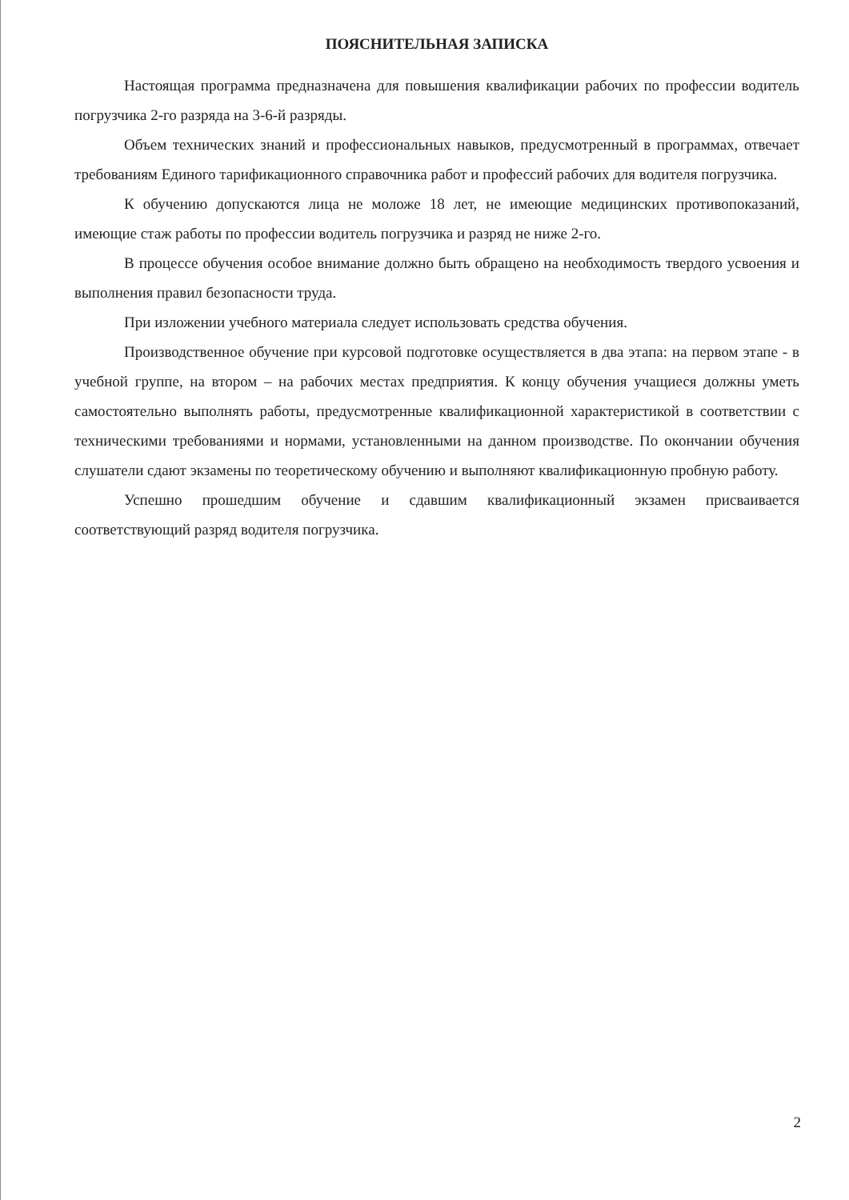ПОЯСНИТЕЛЬНАЯ ЗАПИСКА
Настоящая программа предназначена для повышения квалификации рабочих по профессии водитель погрузчика 2-го разряда на 3-6-й разряды.
Объем технических знаний и профессиональных навыков, предусмотренный в программах, отвечает требованиям Единого тарификационного справочника работ и профессий рабочих для водителя погрузчика.
К обучению допускаются лица не моложе 18 лет, не имеющие медицинских противопоказаний, имеющие стаж работы по профессии водитель погрузчика и разряд не ниже 2-го.
В процессе обучения особое внимание должно быть обращено на необходимость твердого усвоения и выполнения правил безопасности труда.
При изложении учебного материала следует использовать средства обучения.
Производственное обучение при курсовой подготовке осуществляется в два этапа: на первом этапе - в учебной группе, на втором – на рабочих местах предприятия. К концу обучения учащиеся должны уметь самостоятельно выполнять работы, предусмотренные квалификационной характеристикой в соответствии с техническими требованиями и нормами, установленными на данном производстве. По окончании обучения слушатели сдают экзамены по теоретическому обучению и выполняют квалификационную пробную работу.
Успешно прошедшим обучение и сдавшим квалификационный экзамен присваивается соответствующий разряд водителя погрузчика.
2